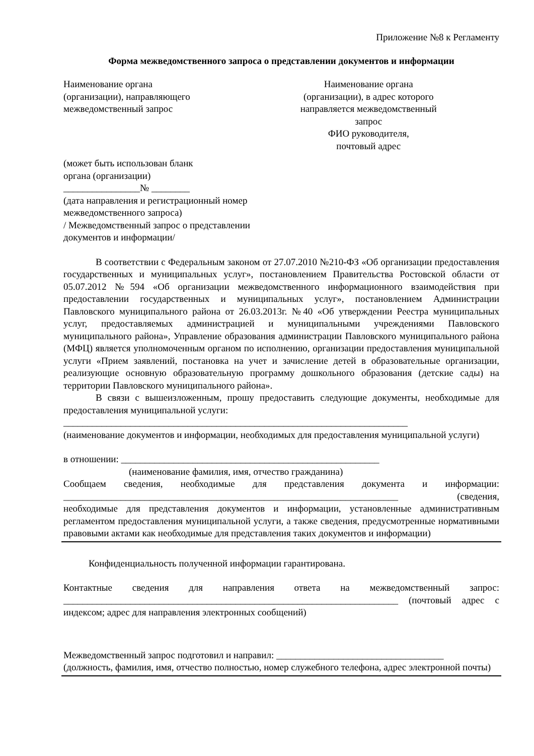Приложение №8 к Регламенту
Форма межведомственного запроса о представлении документов и информации
Наименование органа
(организации), направляющего
межведомственный запрос
Наименование органа
(организации), в адрес которого
направляется межведомственный
запрос
ФИО руководителя,
почтовый адрес
(может быть использован бланк
органа (организации)
________________№ ________
(дата направления и регистрационный номер
межведомственного запроса)
/ Межведомственный запрос о представлении
документов и информации/
В соответствии с Федеральным законом от 27.07.2010 №210-ФЗ «Об организации предоставления государственных и муниципальных услуг», постановлением Правительства Ростовской области от 05.07.2012 №594 «Об организации межведомственного информационного взаимодействия при предоставлении государственных и муниципальных услуг», постановлением Администрации Павловского муниципального района от 26.03.2013г. №40 «Об утверждении Реестра муниципальных услуг, предоставляемых администрацией и муниципальными учреждениями Павловского муниципального района», Управление образования администрации Павловского муниципального района (МФЦ) является уполномоченным органом по исполнению, организации предоставления муниципальной услуги «Прием заявлений, постановка на учет и зачисление детей в образовательные организации, реализующие основную образовательную программу дошкольного образования (детские сады) на территории Павловского муниципального района».
В связи с вышеизложенным, прошу предоставить следующие документы, необходимые для предоставления муниципальной услуги:
________________________________________________________________________
(наименование документов и информации, необходимых для предоставления муниципальной услуги)
в отношении: ______________________________________________________
(наименование фамилия, имя, отчество гражданина)
Сообщаем сведения, необходимые для представления документа и информации: ______________________________________________________________________ (сведения, необходимые для представления документов и информации, установленные административным регламентом предоставления муниципальной услуги, а также сведения, предусмотренные нормативными правовыми актами как необходимые для представления таких документов и информации)
Конфиденциальность полученной информации гарантирована.
Контактные сведения для направления ответа на межведомственный запрос: ______________________________________________________________________ (почтовый адрес с индексом; адрес для направления электронных сообщений)
Межведомственный запрос подготовил и направил: ___________________________________
(должность, фамилия, имя, отчество полностью, номер служебного телефона, адрес электронной почты)